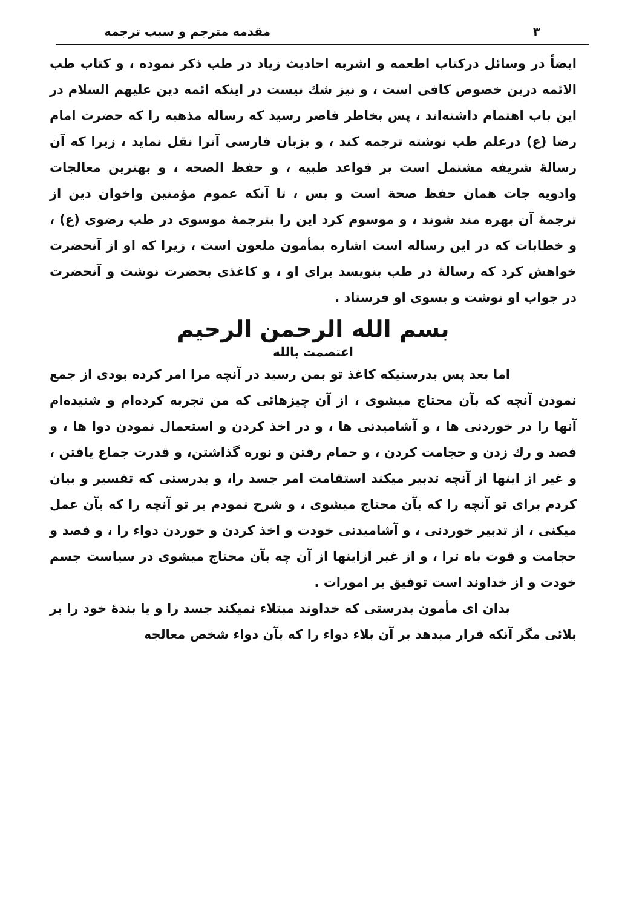۳ مقدمه مترجم و سبب ترجمه
ایضاً در وسائل درکتاب اطعمه و اشربه احادیث زیاد در طب ذکر نموده ، و کتاب طب الائمه درین خصوص کافی است ، و نیز شك نیست در اینکه ائمه دین علیهم السلام در این باب اهتمام داشته‌اند ، پس بخاطر قاصر رسید که رساله مذهبه را که حضرت امام رضا (ع) درعلم طب نوشته ترجمه کند ، و بزبان فارسی آنرا نقل نماید ، زیرا که آن رسالهٔ شریفه مشتمل است بر قواعد طبیه ، و حفظ الصحه ، و بهترین معالجات وادویه جات همان حفظ صحة است و بس ، تا آنکه عموم مؤمنین واخوان دین از ترجمهٔ آن بهره مند شوند ، و موسوم کرد این را بترجمهٔ موسوی در طب رضوی (ع) ، و خطابات که در این رساله است اشاره بمأمون ملعون است ، زیرا که او از آنحضرت خواهش کرد که رسالهٔ در طب بنویسد برای او ، و کاغذی بحضرت نوشت و آنحضرت در جواب او نوشت و بسوی او فرستاد .
بسم الله الرحمن الرحیم
اعتصمت بالله
اما بعد پس بدرستیکه کاغذ تو بمن رسید در آنچه مرا امر کرده بودی از جمع نمودن آنچه که بآن محتاج میشوی ، از آن چیزهائی که من تجربه کرده‌ام و شنیده‌ام آنها را در خوردنی ها ، و آشامیدنی ها ، و در اخذ کردن و استعمال نمودن دوا ها ، و فصد و رك زدن و حجامت کردن ، و حمام رفتن و نوره گذاشتن، و قدرت جماع یافتن ، و غیر از اینها از آنچه تدبیر میکند استقامت امر جسد را، و بدرستی که تفسیر و بیان کردم برای تو آنچه را که بآن محتاج میشوی ، و شرح نمودم بر تو آنچه را که بآن عمل میکنی ، از تدبیر خوردنی ، و آشامیدنی خودت و اخذ کردن و خوردن دواء را ، و فصد و حجامت و قوت باه ترا ، و از غیر ازاینها از آن چه بآن محتاج میشوی در سیاست جسم خودت و از خداوند است توفیق بر امورات .
بدان ای مأمون بدرستی که خداوند مبتلاء نمیکند جسد را و یا بندهٔ خود را بر بلائی مگر آنکه قرار میدهد بر آن بلاء دواء را که بآن دواء شخص معالجه